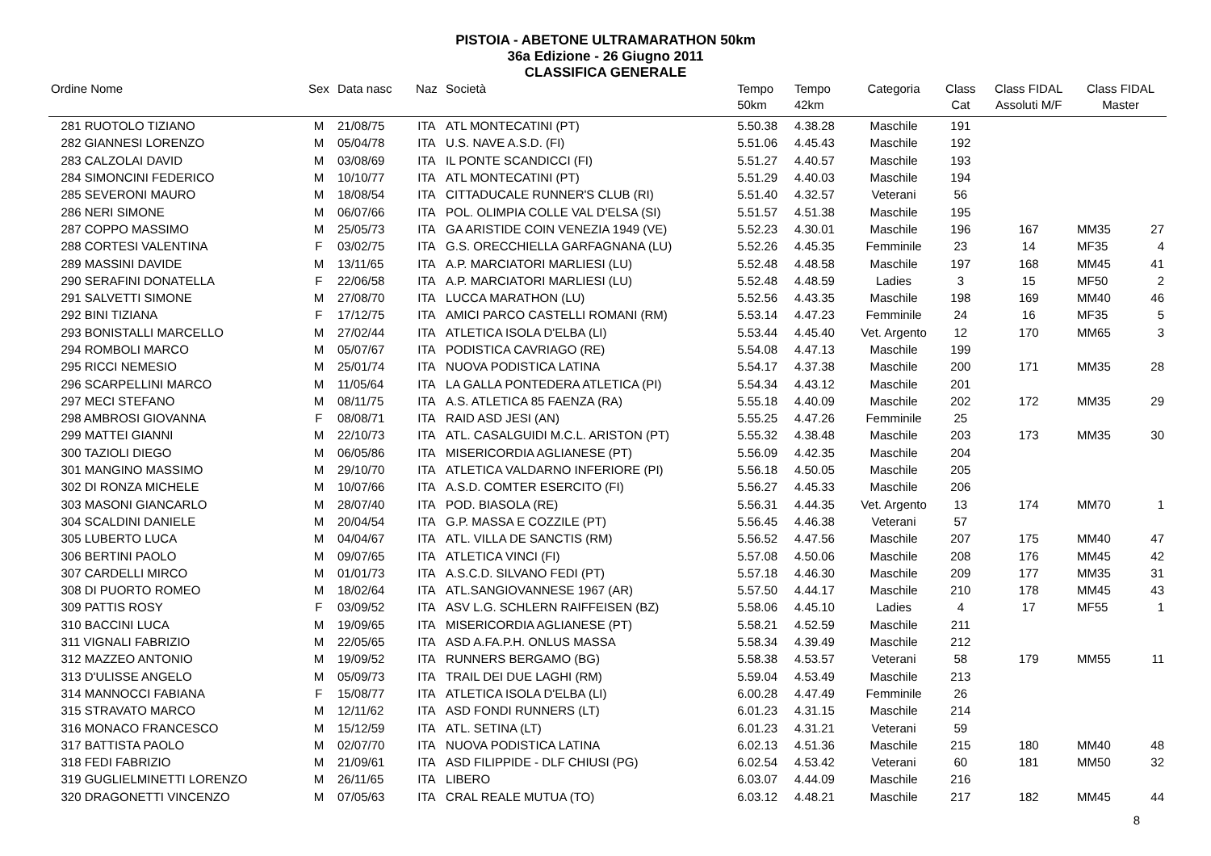PISTOIA - ABETONE ULTRAMARATHON 50km
36a Edizione - 26 Giugno 2011
CLASSIFICA GENERALE
| Ordine Nome | Sex | Data nasc | Naz | Società | Tempo 50km | Tempo 42km | Categoria | Class Cat | Class FIDAL Assoluti M/F | Class FIDAL Master | |
| --- | --- | --- | --- | --- | --- | --- | --- | --- | --- | --- | --- |
| 281 RUOTOLO TIZIANO | M | 21/08/75 | ITA | ATL MONTECATINI (PT) | 5.50.38 | 4.38.28 | Maschile | 191 | | | |
| 282 GIANNESI LORENZO | M | 05/04/78 | ITA | U.S. NAVE A.S.D. (FI) | 5.51.06 | 4.45.43 | Maschile | 192 | | | |
| 283 CALZOLAI DAVID | M | 03/08/69 | ITA | IL PONTE SCANDICCI (FI) | 5.51.27 | 4.40.57 | Maschile | 193 | | | |
| 284 SIMONCINI FEDERICO | M | 10/10/77 | ITA | ATL MONTECATINI (PT) | 5.51.29 | 4.40.03 | Maschile | 194 | | | |
| 285 SEVERONI MAURO | M | 18/08/54 | ITA | CITTADUCALE RUNNER'S CLUB (RI) | 5.51.40 | 4.32.57 | Veterani | 56 | | | |
| 286 NERI SIMONE | M | 06/07/66 | ITA | POL. OLIMPIA COLLE VAL D'ELSA (SI) | 5.51.57 | 4.51.38 | Maschile | 195 | | | |
| 287 COPPO MASSIMO | M | 25/05/73 | ITA | GA ARISTIDE COIN VENEZIA 1949 (VE) | 5.52.23 | 4.30.01 | Maschile | 196 | 167 | MM35 | 27 |
| 288 CORTESI VALENTINA | F | 03/02/75 | ITA | G.S. ORECCHIELLA GARFAGNANA (LU) | 5.52.26 | 4.45.35 | Femminile | 23 | 14 | MF35 | 4 |
| 289 MASSINI DAVIDE | M | 13/11/65 | ITA | A.P. MARCIATORI MARLIESI (LU) | 5.52.48 | 4.48.58 | Maschile | 197 | 168 | MM45 | 41 |
| 290 SERAFINI DONATELLA | F | 22/06/58 | ITA | A.P. MARCIATORI MARLIESI (LU) | 5.52.48 | 4.48.59 | Ladies | 3 | 15 | MF50 | 2 |
| 291 SALVETTI SIMONE | M | 27/08/70 | ITA | LUCCA MARATHON (LU) | 5.52.56 | 4.43.35 | Maschile | 198 | 169 | MM40 | 46 |
| 292 BINI TIZIANA | F | 17/12/75 | ITA | AMICI PARCO CASTELLI ROMANI (RM) | 5.53.14 | 4.47.23 | Femminile | 24 | 16 | MF35 | 5 |
| 293 BONISTALLI MARCELLO | M | 27/02/44 | ITA | ATLETICA ISOLA D'ELBA (LI) | 5.53.44 | 4.45.40 | Vet. Argento | 12 | 170 | MM65 | 3 |
| 294 ROMBOLI MARCO | M | 05/07/67 | ITA | PODISTICA CAVRIAGO (RE) | 5.54.08 | 4.47.13 | Maschile | 199 | | | |
| 295 RICCI NEMESIO | M | 25/01/74 | ITA | NUOVA PODISTICA LATINA | 5.54.17 | 4.37.38 | Maschile | 200 | 171 | MM35 | 28 |
| 296 SCARPELLINI MARCO | M | 11/05/64 | ITA | LA GALLA PONTEDERA ATLETICA (PI) | 5.54.34 | 4.43.12 | Maschile | 201 | | | |
| 297 MECI STEFANO | M | 08/11/75 | ITA | A.S. ATLETICA 85 FAENZA (RA) | 5.55.18 | 4.40.09 | Maschile | 202 | 172 | MM35 | 29 |
| 298 AMBROSI GIOVANNA | F | 08/08/71 | ITA | RAID ASD JESI (AN) | 5.55.25 | 4.47.26 | Femminile | 25 | | | |
| 299 MATTEI GIANNI | M | 22/10/73 | ITA | ATL. CASALGUIDI M.C.L. ARISTON (PT) | 5.55.32 | 4.38.48 | Maschile | 203 | 173 | MM35 | 30 |
| 300 TAZIOLI DIEGO | M | 06/05/86 | ITA | MISERICORDIA AGLIANESE (PT) | 5.56.09 | 4.42.35 | Maschile | 204 | | | |
| 301 MANGINO MASSIMO | M | 29/10/70 | ITA | ATLETICA VALDARNO INFERIORE (PI) | 5.56.18 | 4.50.05 | Maschile | 205 | | | |
| 302 DI RONZA MICHELE | M | 10/07/66 | ITA | A.S.D. COMTER ESERCITO (FI) | 5.56.27 | 4.45.33 | Maschile | 206 | | | |
| 303 MASONI GIANCARLO | M | 28/07/40 | ITA | POD. BIASOLA (RE) | 5.56.31 | 4.44.35 | Vet. Argento | 13 | 174 | MM70 | 1 |
| 304 SCALDINI DANIELE | M | 20/04/54 | ITA | G.P. MASSA E COZZILE (PT) | 5.56.45 | 4.46.38 | Veterani | 57 | | | |
| 305 LUBERTO LUCA | M | 04/04/67 | ITA | ATL. VILLA DE SANCTIS (RM) | 5.56.52 | 4.47.56 | Maschile | 207 | 175 | MM40 | 47 |
| 306 BERTINI PAOLO | M | 09/07/65 | ITA | ATLETICA VINCI (FI) | 5.57.08 | 4.50.06 | Maschile | 208 | 176 | MM45 | 42 |
| 307 CARDELLI MIRCO | M | 01/01/73 | ITA | A.S.C.D. SILVANO FEDI (PT) | 5.57.18 | 4.46.30 | Maschile | 209 | 177 | MM35 | 31 |
| 308 DI PUORTO ROMEO | M | 18/02/64 | ITA | ATL.SANGIOVANNESE 1967 (AR) | 5.57.50 | 4.44.17 | Maschile | 210 | 178 | MM45 | 43 |
| 309 PATTIS ROSY | F | 03/09/52 | ITA | ASV L.G. SCHLERN RAIFFEISEN (BZ) | 5.58.06 | 4.45.10 | Ladies | 4 | 17 | MF55 | 1 |
| 310 BACCINI LUCA | M | 19/09/65 | ITA | MISERICORDIA AGLIANESE (PT) | 5.58.21 | 4.52.59 | Maschile | 211 | | | |
| 311 VIGNALI FABRIZIO | M | 22/05/65 | ITA | ASD A.FA.P.H. ONLUS MASSA | 5.58.34 | 4.39.49 | Maschile | 212 | | | |
| 312 MAZZEO ANTONIO | M | 19/09/52 | ITA | RUNNERS BERGAMO (BG) | 5.58.38 | 4.53.57 | Veterani | 58 | 179 | MM55 | 11 |
| 313 D'ULISSE ANGELO | M | 05/09/73 | ITA | TRAIL DEI DUE LAGHI (RM) | 5.59.04 | 4.53.49 | Maschile | 213 | | | |
| 314 MANNOCCI FABIANA | F | 15/08/77 | ITA | ATLETICA ISOLA D'ELBA (LI) | 6.00.28 | 4.47.49 | Femminile | 26 | | | |
| 315 STRAVATO MARCO | M | 12/11/62 | ITA | ASD FONDI RUNNERS (LT) | 6.01.23 | 4.31.15 | Maschile | 214 | | | |
| 316 MONACO FRANCESCO | M | 15/12/59 | ITA | ATL. SETINA (LT) | 6.01.23 | 4.31.21 | Veterani | 59 | | | |
| 317 BATTISTA PAOLO | M | 02/07/70 | ITA | NUOVA PODISTICA LATINA | 6.02.13 | 4.51.36 | Maschile | 215 | 180 | MM40 | 48 |
| 318 FEDI FABRIZIO | M | 21/09/61 | ITA | ASD FILIPPIDE - DLF CHIUSI (PG) | 6.02.54 | 4.53.42 | Veterani | 60 | 181 | MM50 | 32 |
| 319 GUGLIELMINETTI LORENZO | M | 26/11/65 | ITA | LIBERO | 6.03.07 | 4.44.09 | Maschile | 216 | | | |
| 320 DRAGONETTI VINCENZO | M | 07/05/63 | ITA | CRAL REALE MUTUA (TO) | 6.03.12 | 4.48.21 | Maschile | 217 | 182 | MM45 | 44 |
8